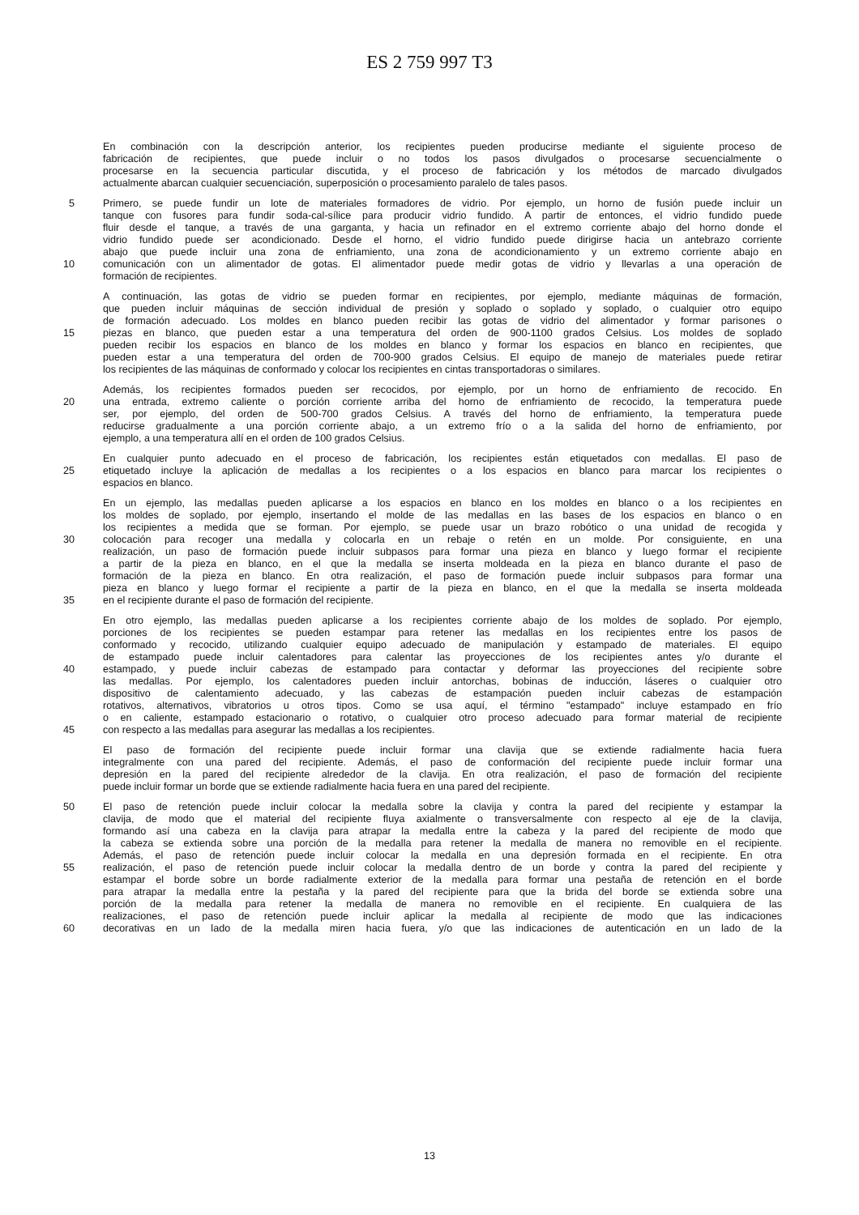ES 2 759 997 T3
En combinación con la descripción anterior, los recipientes pueden producirse mediante el siguiente proceso de
fabricación de recipientes, que puede incluir o no todos los pasos divulgados o procesarse secuencialmente o
procesarse en la secuencia particular discutida, y el proceso de fabricación y los métodos de marcado divulgados
actualmente abarcan cualquier secuenciación, superposición o procesamiento paralelo de tales pasos.
5 Primero, se puede fundir un lote de materiales formadores de vidrio. Por ejemplo, un horno de fusión puede incluir un
tanque con fusores para fundir soda-cal-sílice para producir vidrio fundido. A partir de entonces, el vidrio fundido puede
fluir desde el tanque, a través de una garganta, y hacia un refinador en el extremo corriente abajo del horno donde el
vidrio fundido puede ser acondicionado. Desde el horno, el vidrio fundido puede dirigirse hacia un antebrazo corriente
abajo que puede incluir una zona de enfriamiento, una zona de acondicionamiento y un extremo corriente abajo en
10 comunicación con un alimentador de gotas. El alimentador puede medir gotas de vidrio y llevarlas a una operación de
formación de recipientes.
A continuación, las gotas de vidrio se pueden formar en recipientes, por ejemplo, mediante máquinas de formación,
que pueden incluir máquinas de sección individual de presión y soplado o soplado y soplado, o cualquier otro equipo
de formación adecuado. Los moldes en blanco pueden recibir las gotas de vidrio del alimentador y formar parisones o
15 piezas en blanco, que pueden estar a una temperatura del orden de 900-1100 grados Celsius. Los moldes de soplado
pueden recibir los espacios en blanco de los moldes en blanco y formar los espacios en blanco en recipientes, que
pueden estar a una temperatura del orden de 700-900 grados Celsius. El equipo de manejo de materiales puede retirar
los recipientes de las máquinas de conformado y colocar los recipientes en cintas transportadoras o similares.
Además, los recipientes formados pueden ser recocidos, por ejemplo, por un horno de enfriamiento de recocido. En
20 una entrada, extremo caliente o porción corriente arriba del horno de enfriamiento de recocido, la temperatura puede
ser, por ejemplo, del orden de 500-700 grados Celsius. A través del horno de enfriamiento, la temperatura puede
reducirse gradualmente a una porción corriente abajo, a un extremo frío o a la salida del horno de enfriamiento, por
ejemplo, a una temperatura allí en el orden de 100 grados Celsius.
En cualquier punto adecuado en el proceso de fabricación, los recipientes están etiquetados con medallas. El paso de
25 etiquetado incluye la aplicación de medallas a los recipientes o a los espacios en blanco para marcar los recipientes o
espacios en blanco.
En un ejemplo, las medallas pueden aplicarse a los espacios en blanco en los moldes en blanco o a los recipientes en
los moldes de soplado, por ejemplo, insertando el molde de las medallas en las bases de los espacios en blanco o en
los recipientes a medida que se forman. Por ejemplo, se puede usar un brazo robótico o una unidad de recogida y
30 colocación para recoger una medalla y colocarla en un rebaje o retén en un molde. Por consiguiente, en una
realización, un paso de formación puede incluir subpasos para formar una pieza en blanco y luego formar el recipiente
a partir de la pieza en blanco, en el que la medalla se inserta moldeada en la pieza en blanco durante el paso de
formación de la pieza en blanco. En otra realización, el paso de formación puede incluir subpasos para formar una
pieza en blanco y luego formar el recipiente a partir de la pieza en blanco, en el que la medalla se inserta moldeada
35 en el recipiente durante el paso de formación del recipiente.
En otro ejemplo, las medallas pueden aplicarse a los recipientes corriente abajo de los moldes de soplado. Por ejemplo,
porciones de los recipientes se pueden estampar para retener las medallas en los recipientes entre los pasos de
conformado y recocido, utilizando cualquier equipo adecuado de manipulación y estampado de materiales. El equipo
de estampado puede incluir calentadores para calentar las proyecciones de los recipientes antes y/o durante el
40 estampado, y puede incluir cabezas de estampado para contactar y deformar las proyecciones del recipiente sobre
las medallas. Por ejemplo, los calentadores pueden incluir antorchas, bobinas de inducción, láseres o cualquier otro
dispositivo de calentamiento adecuado, y las cabezas de estampación pueden incluir cabezas de estampación
rotativos, alternativos, vibratorios u otros tipos. Como se usa aquí, el término "estampado" incluye estampado en frío
o en caliente, estampado estacionario o rotativo, o cualquier otro proceso adecuado para formar material de recipiente
45 con respecto a las medallas para asegurar las medallas a los recipientes.
El paso de formación del recipiente puede incluir formar una clavija que se extiende radialmente hacia fuera
integralmente con una pared del recipiente. Además, el paso de conformación del recipiente puede incluir formar una
depresión en la pared del recipiente alrededor de la clavija. En otra realización, el paso de formación del recipiente
puede incluir formar un borde que se extiende radialmente hacia fuera en una pared del recipiente.
50 El paso de retención puede incluir colocar la medalla sobre la clavija y contra la pared del recipiente y estampar la
clavija, de modo que el material del recipiente fluya axialmente o transversalmente con respecto al eje de la clavija,
formando así una cabeza en la clavija para atrapar la medalla entre la cabeza y la pared del recipiente de modo que
la cabeza se extienda sobre una porción de la medalla para retener la medalla de manera no removible en el recipiente.
Además, el paso de retención puede incluir colocar la medalla en una depresión formada en el recipiente. En otra
55 realización, el paso de retención puede incluir colocar la medalla dentro de un borde y contra la pared del recipiente y
estampar el borde sobre un borde radialmente exterior de la medalla para formar una pestaña de retención en el borde
para atrapar la medalla entre la pestaña y la pared del recipiente para que la brida del borde se extienda sobre una
porción de la medalla para retener la medalla de manera no removible en el recipiente. En cualquiera de las
realizaciones, el paso de retención puede incluir aplicar la medalla al recipiente de modo que las indicaciones
60 decorativas en un lado de la medalla miren hacia fuera, y/o que las indicaciones de autenticación en un lado de la
13